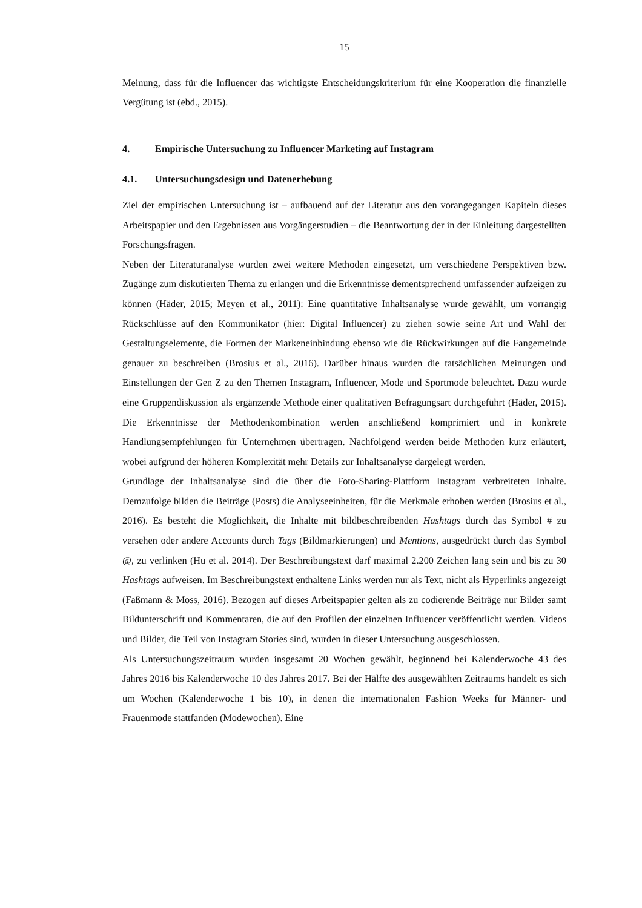15
Meinung, dass für die Influencer das wichtigste Entscheidungskriterium für eine Kooperation die finanzielle Vergütung ist (ebd., 2015).
4. Empirische Untersuchung zu Influencer Marketing auf Instagram
4.1. Untersuchungsdesign und Datenerhebung
Ziel der empirischen Untersuchung ist – aufbauend auf der Literatur aus den vorangegangen Kapiteln dieses Arbeitspapier und den Ergebnissen aus Vorgängerstudien – die Beantwortung der in der Einleitung dargestellten Forschungsfragen.
Neben der Literaturanalyse wurden zwei weitere Methoden eingesetzt, um verschiedene Perspektiven bzw. Zugänge zum diskutierten Thema zu erlangen und die Erkenntnisse dementsprechend umfassender aufzeigen zu können (Häder, 2015; Meyen et al., 2011): Eine quantitative Inhaltsanalyse wurde gewählt, um vorrangig Rückschlüsse auf den Kommunikator (hier: Digital Influencer) zu ziehen sowie seine Art und Wahl der Gestaltungselemente, die Formen der Markeneinbindung ebenso wie die Rückwirkungen auf die Fangemeinde genauer zu beschreiben (Brosius et al., 2016). Darüber hinaus wurden die tatsächlichen Meinungen und Einstellungen der Gen Z zu den Themen Instagram, Influencer, Mode und Sportmode beleuchtet. Dazu wurde eine Gruppendiskussion als ergänzende Methode einer qualitativen Befragungsart durchgeführt (Häder, 2015). Die Erkenntnisse der Methodenkombination werden anschließend komprimiert und in konkrete Handlungsempfehlungen für Unternehmen übertragen. Nachfolgend werden beide Methoden kurz erläutert, wobei aufgrund der höheren Komplexität mehr Details zur Inhaltsanalyse dargelegt werden.
Grundlage der Inhaltsanalyse sind die über die Foto-Sharing-Plattform Instagram verbreiteten Inhalte. Demzufolge bilden die Beiträge (Posts) die Analyseeinheiten, für die Merkmale erhoben werden (Brosius et al., 2016). Es besteht die Möglichkeit, die Inhalte mit bildbeschreibenden Hashtags durch das Symbol # zu versehen oder andere Accounts durch Tags (Bildmarkierungen) und Mentions, ausgedrückt durch das Symbol @, zu verlinken (Hu et al. 2014). Der Beschreibungstext darf maximal 2.200 Zeichen lang sein und bis zu 30 Hashtags aufweisen. Im Beschreibungstext enthaltene Links werden nur als Text, nicht als Hyperlinks angezeigt (Faßmann & Moss, 2016). Bezogen auf dieses Arbeitspapier gelten als zu codierende Beiträge nur Bilder samt Bildunterschrift und Kommentaren, die auf den Profilen der einzelnen Influencer veröffentlicht werden. Videos und Bilder, die Teil von Instagram Stories sind, wurden in dieser Untersuchung ausgeschlossen.
Als Untersuchungszeitraum wurden insgesamt 20 Wochen gewählt, beginnend bei Kalenderwoche 43 des Jahres 2016 bis Kalenderwoche 10 des Jahres 2017. Bei der Hälfte des ausgewählten Zeitraums handelt es sich um Wochen (Kalenderwoche 1 bis 10), in denen die internationalen Fashion Weeks für Männer- und Frauenmode stattfanden (Modewochen). Eine